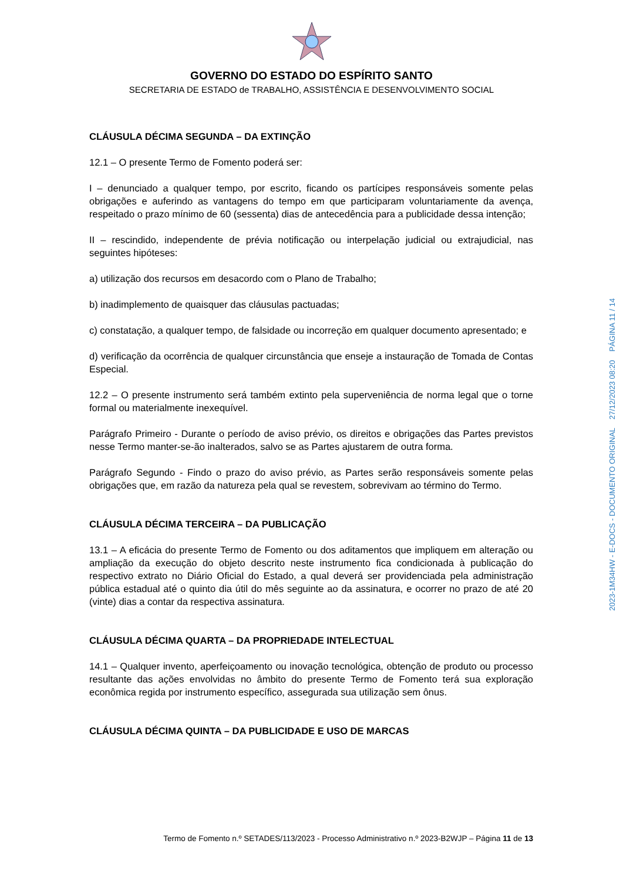GOVERNO DO ESTADO DO ESPÍRITO SANTO
SECRETARIA DE ESTADO de TRABALHO, ASSISTÊNCIA E DESENVOLVIMENTO SOCIAL
CLÁUSULA DÉCIMA SEGUNDA – DA EXTINÇÃO
12.1 – O presente Termo de Fomento poderá ser:
I – denunciado a qualquer tempo, por escrito, ficando os partícipes responsáveis somente pelas obrigações e auferindo as vantagens do tempo em que participaram voluntariamente da avença, respeitado o prazo mínimo de 60 (sessenta) dias de antecedência para a publicidade dessa intenção;
II – rescindido, independente de prévia notificação ou interpelação judicial ou extrajudicial, nas seguintes hipóteses:
a) utilização dos recursos em desacordo com o Plano de Trabalho;
b) inadimplemento de quaisquer das cláusulas pactuadas;
c) constatação, a qualquer tempo, de falsidade ou incorreção em qualquer documento apresentado; e
d) verificação da ocorrência de qualquer circunstância que enseje a instauração de Tomada de Contas Especial.
12.2 – O presente instrumento será também extinto pela superveniência de norma legal que o torne formal ou materialmente inexequível.
Parágrafo Primeiro - Durante o período de aviso prévio, os direitos e obrigações das Partes previstos nesse Termo manter-se-ão inalterados, salvo se as Partes ajustarem de outra forma.
Parágrafo Segundo - Findo o prazo do aviso prévio, as Partes serão responsáveis somente pelas obrigações que, em razão da natureza pela qual se revestem, sobrevivam ao término do Termo.
CLÁUSULA DÉCIMA TERCEIRA – DA PUBLICAÇÃO
13.1 – A eficácia do presente Termo de Fomento ou dos aditamentos que impliquem em alteração ou ampliação da execução do objeto descrito neste instrumento fica condicionada à publicação do respectivo extrato no Diário Oficial do Estado, a qual deverá ser providenciada pela administração pública estadual até o quinto dia útil do mês seguinte ao da assinatura, e ocorrer no prazo de até 20 (vinte) dias a contar da respectiva assinatura.
CLÁUSULA DÉCIMA QUARTA – DA PROPRIEDADE INTELECTUAL
14.1 – Qualquer invento, aperfeiçoamento ou inovação tecnológica, obtenção de produto ou processo resultante das ações envolvidas no âmbito do presente Termo de Fomento terá sua exploração econômica regida por instrumento específico, assegurada sua utilização sem ônus.
CLÁUSULA DÉCIMA QUINTA – DA PUBLICIDADE E USO DE MARCAS
Termo de Fomento n.º SETADES/113/2023 - Processo Administrativo n.º 2023-B2WJP – Página 11 de 13
2023-1M34HW - E-DOCS - DOCUMENTO ORIGINAL 27/12/2023 08:20 PÁGINA 11 / 14